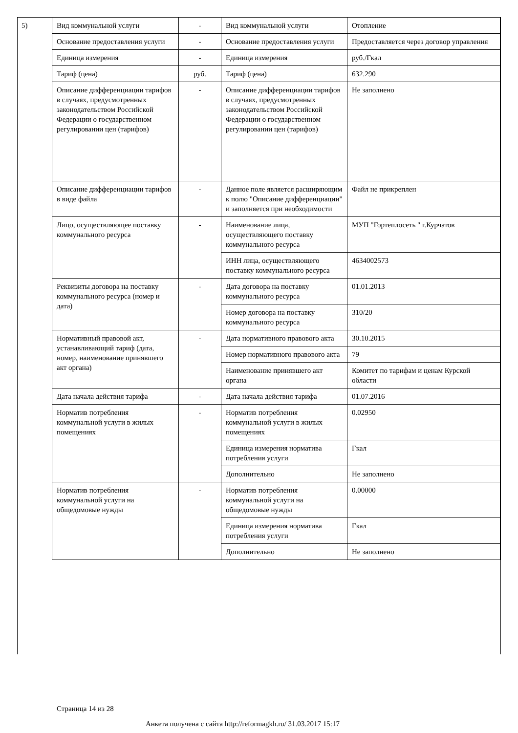| 5) | Вид коммунальной услуги | - | Вид коммунальной услуги | Отопление |
| | Основание предоставления услуги | - | Основание предоставления услуги | Предоставляется через договор управления |
| | Единица измерения | - | Единица измерения | руб./Гкал |
| | Тариф (цена) | руб. | Тариф (цена) | 632.290 |
| | Описание дифференциации тарифов в случаях, предусмотренных законодательством Российской Федерации о государственном регулировании цен (тарифов) | - | Описание дифференциации тарифов в случаях, предусмотренных законодательством Российской Федерации о государственном регулировании цен (тарифов) | Не заполнено |
| | Описание дифференциации тарифов в виде файла | - | Данное поле является расширяющим к полю "Описание дифференциации" и заполняется при необходимости | Файл не прикреплен |
| | Лицо, осуществляющее поставку коммунального ресурса | - | Наименование лица, осуществляющего поставку коммунального ресурса | МУП "Гортеплосеть " г.Курчатов |
| | | | ИНН лица, осуществляющего поставку коммунального ресурса | 4634002573 |
| | Реквизиты договора на поставку коммунального ресурса (номер и дата) | - | Дата договора на поставку коммунального ресурса | 01.01.2013 |
| | | | Номер договора на поставку коммунального ресурса | 310/20 |
| | Нормативный правовой акт, устанавливающий тариф (дата, номер, наименование принявшего акт органа) | - | Дата нормативного правового акта | 30.10.2015 |
| | | | Номер нормативного правового акта | 79 |
| | | | Наименование принявшего акт органа | Комитет по тарифам и ценам Курской области |
| | Дата начала действия тарифа | - | Дата начала действия тарифа | 01.07.2016 |
| | Норматив потребления коммунальной услуги в жилых помещениях | - | Норматив потребления коммунальной услуги в жилых помещениях | 0.02950 |
| | | | Единица измерения норматива потребления услуги | Гкал |
| | | | Дополнительно | Не заполнено |
| | Норматив потребления коммунальной услуги на общедомовые нужды | - | Норматив потребления коммунальной услуги на общедомовые нужды | 0.00000 |
| | | | Единица измерения норматива потребления услуги | Гкал |
| | | | Дополнительно | Не заполнено |
Страница 14 из 28
Анкета получена с сайта http://reformagkh.ru/ 31.03.2017 15:17